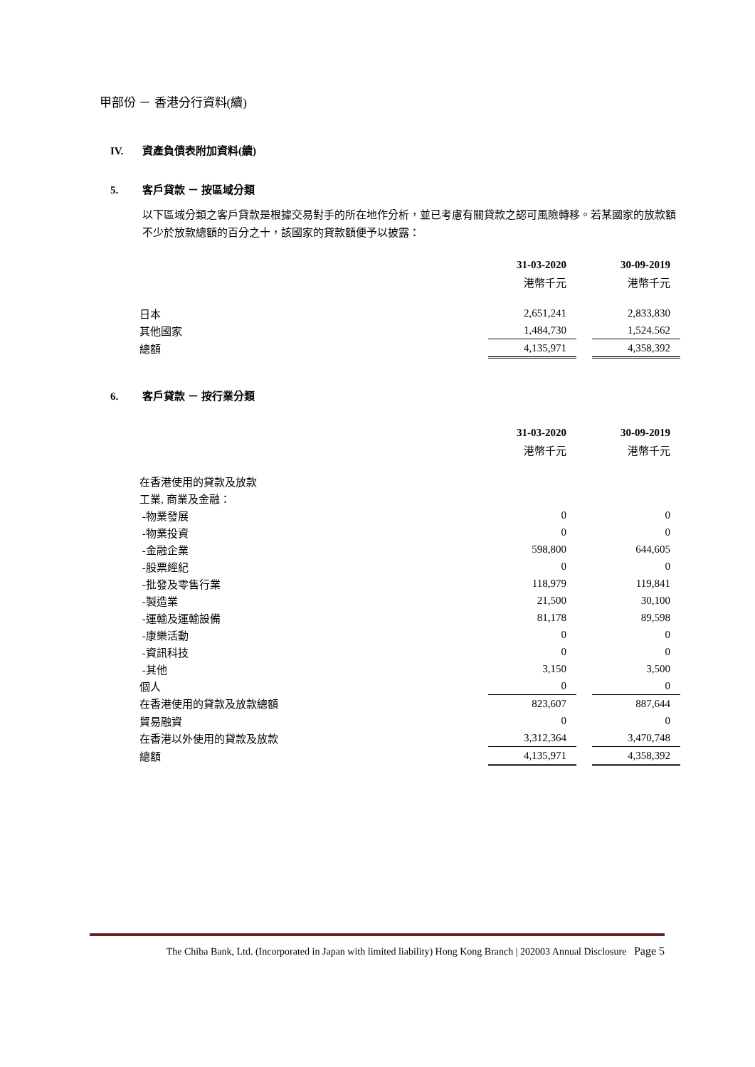甲部份 － 香港分行資料(續)
IV. 資產負債表附加資料(續)
5. 客戶貸款 － 按區域分類
以下區域分類之客戶貸款是根據交易對手的所在地作分析，並已考慮有關貸款之認可風險轉移。若某國家的放款額不少於放款總額的百分之十，該國家的貸款額便予以披露：
| | 31-03-2020 | | 30-09-2019 |
| | 港幣千元 | | 港幣千元 |
| 日本 | 2,651,241 | | 2,833,830 |
| 其他國家 | 1,484,730 | | 1,524.562 |
| 總額 | 4,135,971 | | 4,358,392 |
6. 客戶貸款 － 按行業分類
| | 31-03-2020 | | 30-09-2019 |
| | 港幣千元 | | 港幣千元 |
| 在香港使用的貸款及放款 | | | |
| 工業, 商業及金融： | | | |
| -物業發展 | 0 | | 0 |
| -物業投資 | 0 | | 0 |
| -金融企業 | 598,800 | | 644,605 |
| -股票經紀 | 0 | | 0 |
| -批發及零售行業 | 118,979 | | 119,841 |
| -製造業 | 21,500 | | 30,100 |
| -運輸及運輸設備 | 81,178 | | 89,598 |
| -康樂活動 | 0 | | 0 |
| -資訊科技 | 0 | | 0 |
| -其他 | 3,150 | | 3,500 |
| 個人 | 0 | | 0 |
| 在香港使用的貸款及放款總額 | 823,607 | | 887,644 |
| 貿易融資 | 0 | | 0 |
| 在香港以外使用的貸款及放款 | 3,312,364 | | 3,470,748 |
| 總額 | 4,135,971 | | 4,358,392 |
The Chiba Bank, Ltd. (Incorporated in Japan with limited liability) Hong Kong Branch | 202003 Annual Disclosure Page 5